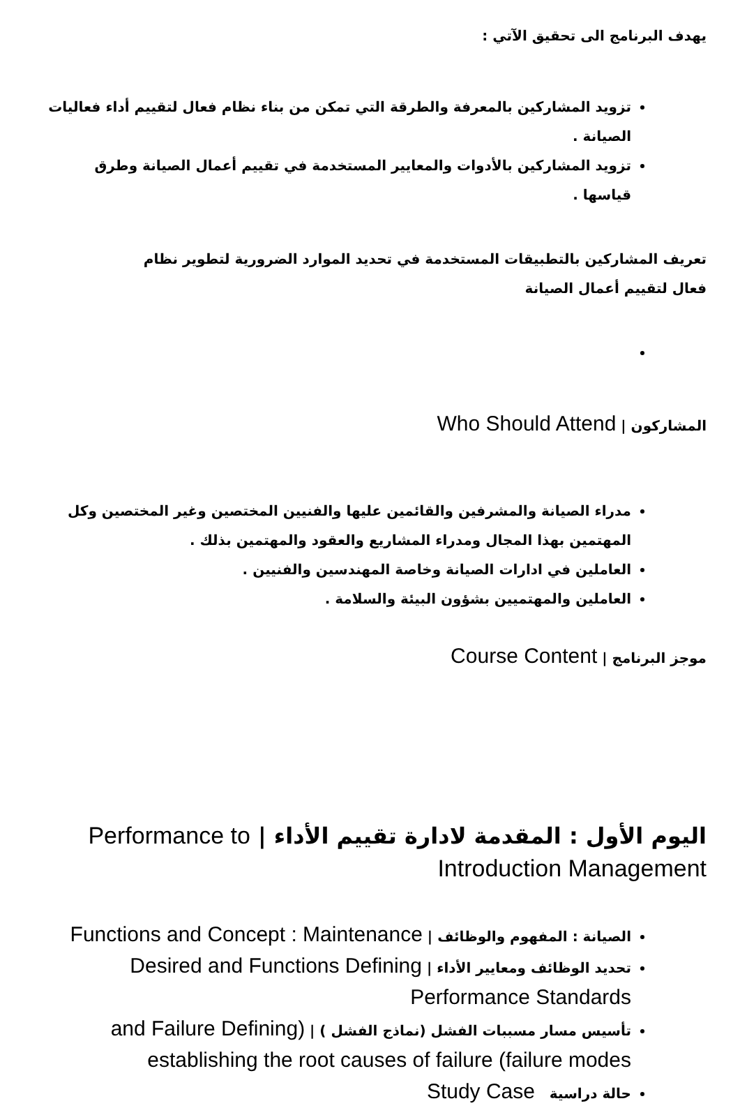يهدف البرنامج الى تحقيق الآتي :
تزويد المشاركين بالمعرفة والطرقة التي تمكن من بناء نظام فعال لتقييم أداء فعاليات الصيانة .
تزويد المشاركين بالأدوات والمعايير المستخدمة في تقييم أعمال الصيانة وطرق قياسها .
تعريف المشاركين بالتطبيقات المستخدمة في تحديد الموارد الضرورية لتطوير نظام فعال لتقييم أعمال الصيانة
المشاركون | Who Should Attend
مدراء الصيانة والمشرفين والقائمين عليها والفنيين المختصين وغير المختصين وكل المهتمين بهذا المجال ومدراء المشاريع والعقود والمهتمين بذلك .
العاملين في ادارات الصيانة وخاصة المهندسين والفنيين .
العاملين والمهتميين بشؤون البيئة والسلامة .
موجز البرنامج | Course Content
اليوم الأول : المقدمة لادارة تقييم الأداء | Performance to Introduction Management
الصيانة : المفهوم والوظائف | Functions and Concept : Maintenance
تحديد الوظائف ومعايير الأداء | Desired and Functions Defining Performance Standards
تأسيس مسار مسببات الفشل (نماذج الفشل ) | (and Failure Defining establishing the root causes of failure (failure modes
حالة دراسية Study Case